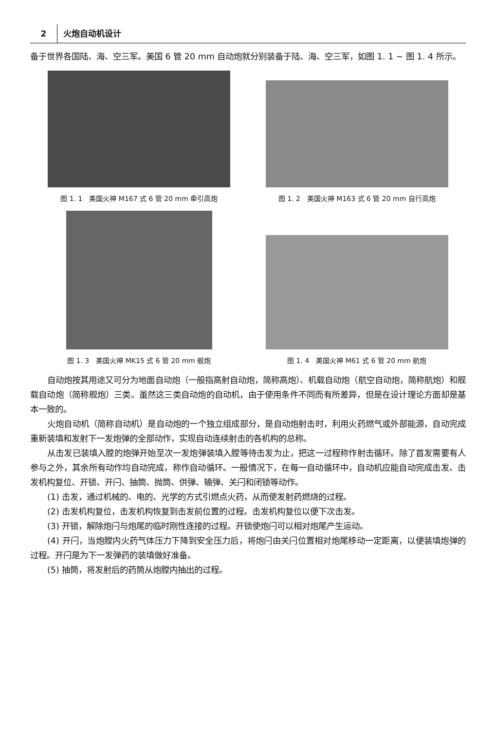2 火炮自动机设计
备于世界各国陆、海、空三军。美国 6 管 20 mm 自动炮就分别装备于陆、海、空三军，如图 1. 1 ~ 图 1. 4 所示。
图 1. 1　美国火神 M167 式 6 管 20 mm 牵引高炮
图 1. 2　美国火神 M163 式 6 管 20 mm 自行高炮
图 1. 3　美国火神 MK15 式 6 管 20 mm 舰炮
图 1. 4　美国火神 M61 式 6 管 20 mm 航炮
自动炮按其用途又可分为地面自动炮（一般指高射自动炮，简称高炮）、机载自动炮（航空自动炮，简称航炮）和舰载自动炮（简称舰炮）三类。虽然这三类自动炮的自动机，由于使用条件不同而有所差异，但是在设计理论方面却是基本一致的。
火炮自动机（简称自动机）是自动炮的一个独立组成部分，是自动炮射击时，利用火药燃气或外部能源，自动完成重新装填和发射下一发炮弹的全部动作，实现自动连续射击的各机构的总称。
从击发已装填入膛的炮弹开始至次一发炮弹装填入膛等待击发为止，把这一过程称作射击循环。除了首发需要有人参与之外，其余所有动作均自动完成，称作自动循环。一般情况下，在每一自动循环中，自动机应能自动完成击发、击发机构复位、开锁、开闩、抽筒、抛筒、供弹、输弹、关闩和闭锁等动作。
(1) 击发，通过机械的、电的、光学的方式引燃点火药，从而使发射药燃烧的过程。
(2) 击发机构复位，击发机构恢复到击发前位置的过程。击发机构复位以便下次击发。
(3) 开锁，解除炮闩与炮尾的临时刚性连接的过程。开锁使炮闩可以相对炮尾产生运动。
(4) 开闩，当炮膛内火药气体压力下降到安全压力后，将炮闩由关闩位置相对炮尾移动一定距离，以便装填炮弹的过程。开闩是为下一发弹药的装填做好准备。
(5) 抽筒，将发射后的药筒从炮膛内抽出的过程。